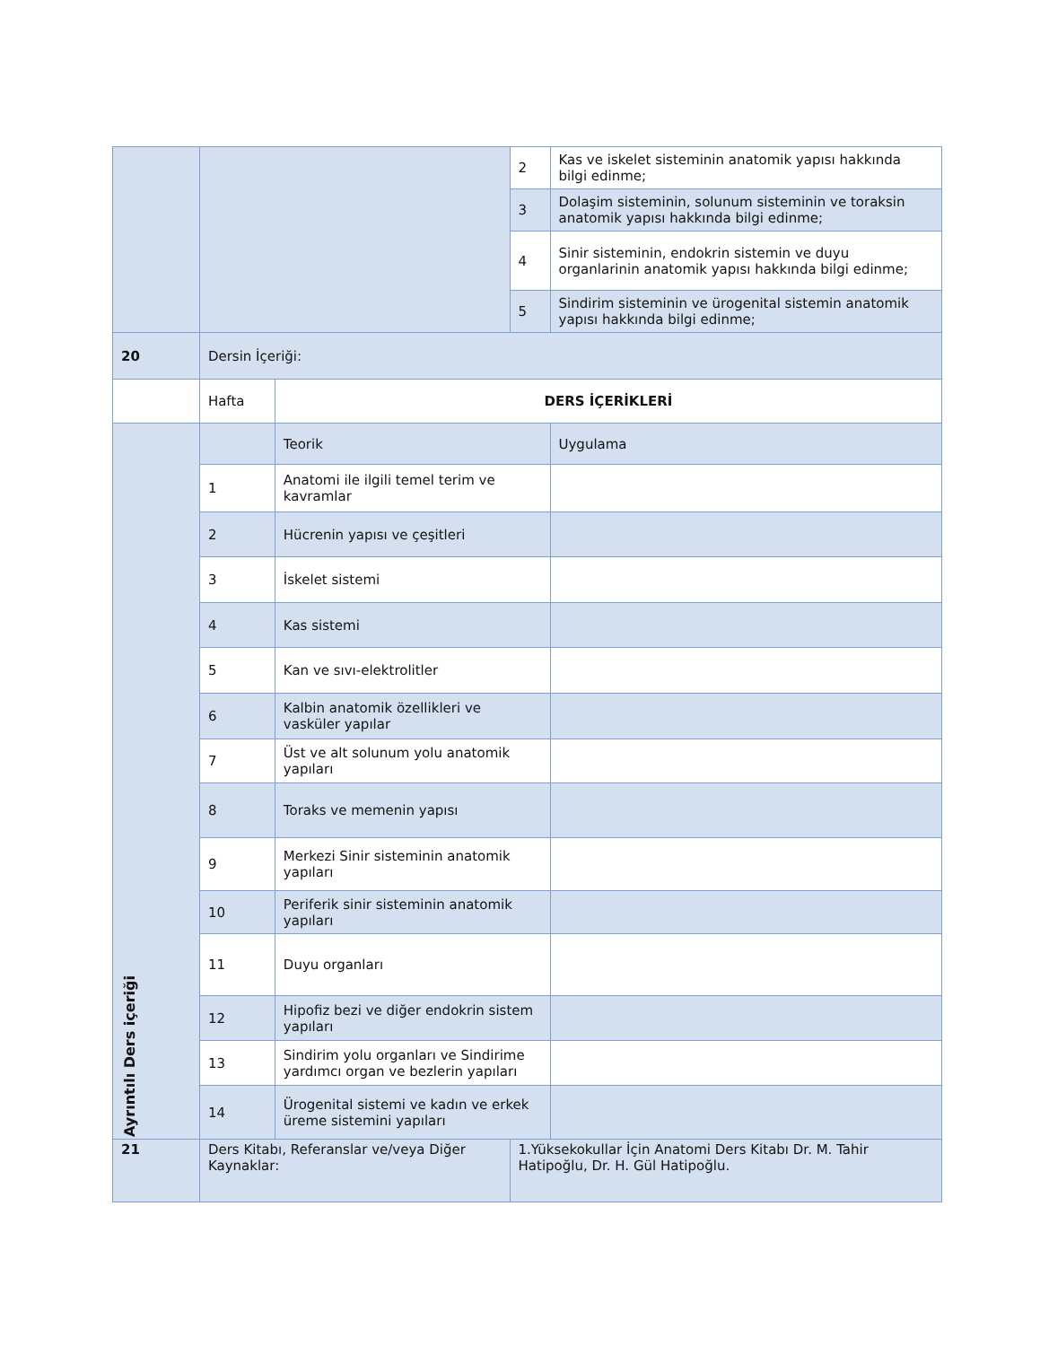| | | | 2 | Kas ve iskelet sisteminin anatomik yapısı hakkında bilgi edinme; |
| | | | 3 | Dolaşim sisteminin, solunum sisteminin ve toraksin anatomik yapısı hakkında bilgi edinme; |
| | | | 4 | Sinir sisteminin, endokrin sistemin ve duyu organlarinin anatomik yapısı hakkında bilgi edinme; |
| | | | 5 | Sindirim sisteminin ve ürogenital sistemin anatomik yapısı hakkında bilgi edinme; |
| 20 | Dersin İçeriği: | | | |
| | Hafta | DERS İÇERİKLERİ | | |
| Ayrıntılı Ders içeriği | | Teorik | | Uygulama |
| | 1 | Anatomi ile ilgili temel terim ve kavramlar | | |
| | 2 | Hücrenin yapısı ve çeşitleri | | |
| | 3 | İskelet sistemi | | |
| | 4 | Kas sistemi | | |
| | 5 | Kan ve sıvı-elektrolitler | | |
| | 6 | Kalbin anatomik özellikleri ve vasküler yapılar | | |
| | 7 | Üst ve alt solunum yolu anatomik yapıları | | |
| | 8 | Toraks ve memenin yapısı | | |
| | 9 | Merkezi Sinir sisteminin anatomik yapıları | | |
| | 10 | Periferik sinir sisteminin anatomik yapıları | | |
| | 11 | Duyu organları | | |
| | 12 | Hipofiz bezi ve diğer endokrin sistem yapıları | | |
| | 13 | Sindirim yolu organları ve Sindirime yardımcı organ ve bezlerin yapıları | | |
| | 14 | Ürogenital sistemi ve kadın ve erkek üreme sistemini yapıları | | |
| 21 | Ders Kitabı, Referanslar ve/veya Diğer Kaynaklar: | | 1.Yüksekokullar İçin Anatomi Ders Kitabı Dr. M. Tahir Hatipoğlu, Dr. H. Gül Hatipoğlu. | |